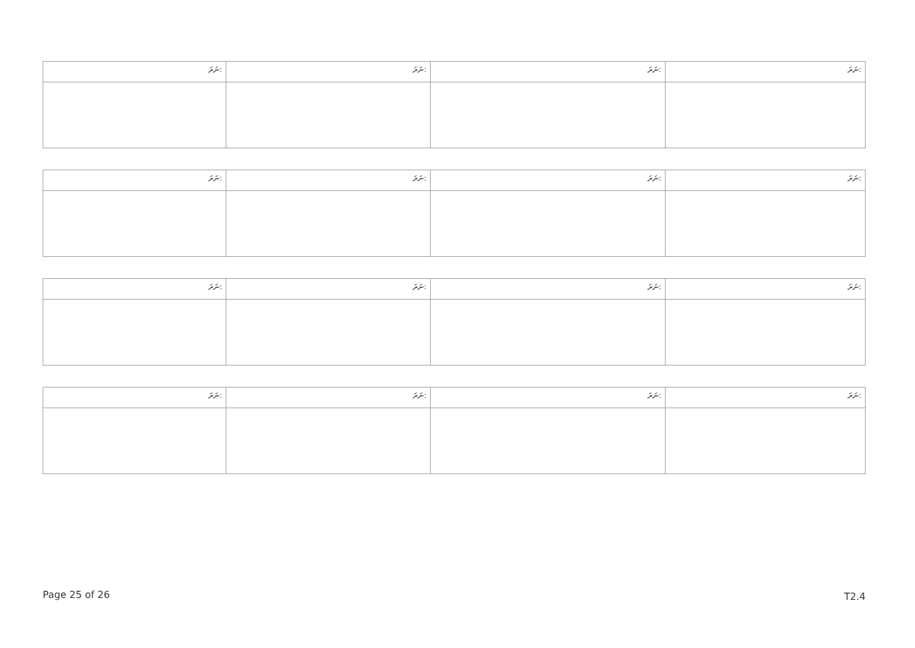| ނަރަ: | ނަރަ: | ނަރަ: | ނަރަ: |
| ނަރަ: | ނަރަ: | ނަރަ: | ނަރަ: |
| ނަރަ: | ނަރަ: | ނަރަ: | ނަރަ: |
| ނަރަ: | ނަރަ: | ނަރަ: | ނަރަ: |
Page 25 of 26 T2.4